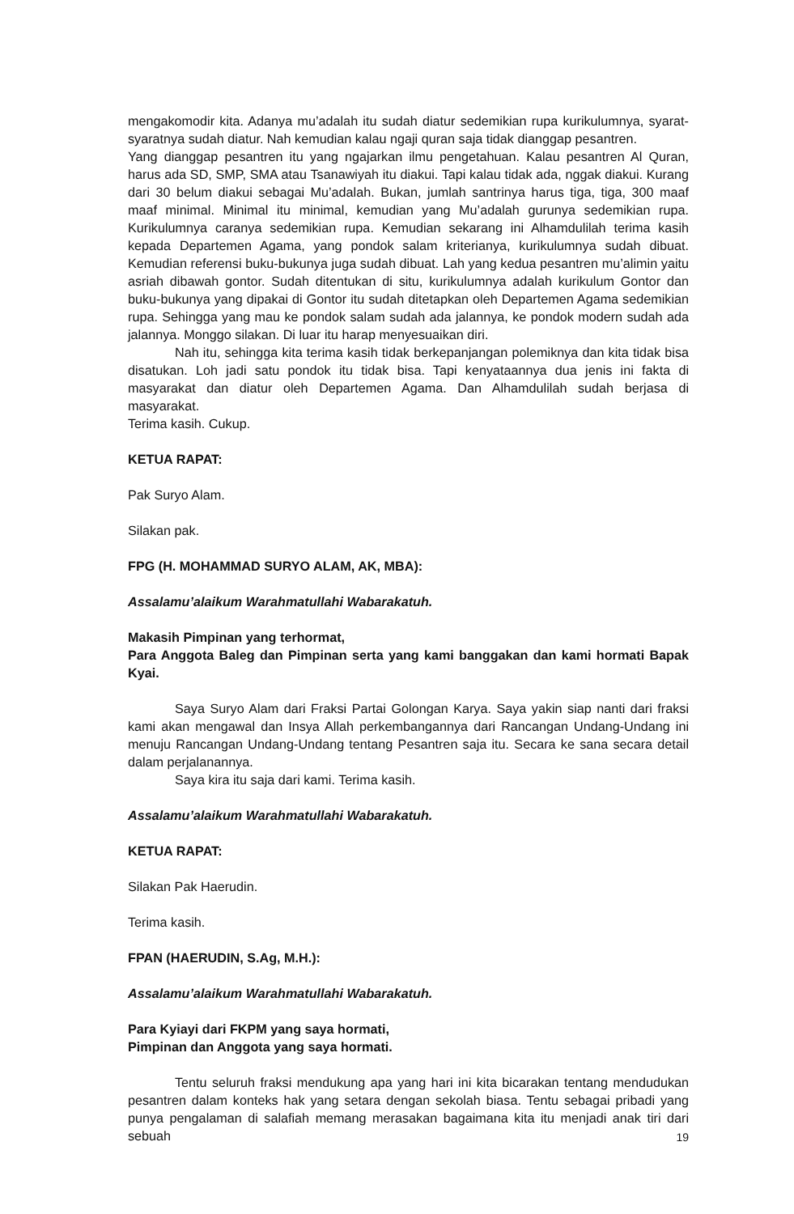mengakomodir kita. Adanya mu’adalah itu sudah diatur sedemikian rupa kurikulumnya, syarat-syaratnya sudah diatur. Nah kemudian kalau ngaji quran saja tidak dianggap pesantren.
Yang dianggap pesantren itu yang ngajarkan ilmu pengetahuan. Kalau pesantren Al Quran, harus ada SD, SMP, SMA atau Tsanawiyah itu diakui. Tapi kalau tidak ada, nggak diakui. Kurang dari 30 belum diakui sebagai Mu’adalah. Bukan, jumlah santrinya harus tiga, tiga, 300 maaf maaf minimal. Minimal itu minimal, kemudian yang Mu’adalah gurunya sedemikian rupa. Kurikulumnya caranya sedemikian rupa. Kemudian sekarang ini Alhamdulilah terima kasih kepada Departemen Agama, yang pondok salam kriterianya, kurikulumnya sudah dibuat. Kemudian referensi buku-bukunya juga sudah dibuat. Lah yang kedua pesantren mu’alimin yaitu asriah dibawah gontor. Sudah ditentukan di situ, kurikulumnya adalah kurikulum Gontor dan buku-bukunya yang dipakai di Gontor itu sudah ditetapkan oleh Departemen Agama sedemikian rupa. Sehingga yang mau ke pondok salam sudah ada jalannya, ke pondok modern sudah ada jalannya. Monggo silakan. Di luar itu harap menyesuaikan diri.
Nah itu, sehingga kita terima kasih tidak berkepanjangan polemiknya dan kita tidak bisa disatukan. Loh jadi satu pondok itu tidak bisa. Tapi kenyataannya dua jenis ini fakta di masyarakat dan diatur oleh Departemen Agama. Dan Alhamdulilah sudah berjasa di masyarakat.
Terima kasih. Cukup.
KETUA RAPAT:
Pak Suryo Alam.
Silakan pak.
FPG (H. MOHAMMAD SURYO ALAM, AK, MBA):
Assalamu’alaikum Warahmatullahi Wabarakatuh.
Makasih Pimpinan yang terhormat,
Para Anggota Baleg dan Pimpinan serta yang kami banggakan dan kami hormati Bapak Kyai.
Saya Suryo Alam dari Fraksi Partai Golongan Karya. Saya yakin siap nanti dari fraksi kami akan mengawal dan Insya Allah perkembangannya dari Rancangan Undang-Undang ini menuju Rancangan Undang-Undang tentang Pesantren saja itu. Secara ke sana secara detail dalam perjalanannya.
Saya kira itu saja dari kami. Terima kasih.
Assalamu’alaikum Warahmatullahi Wabarakatuh.
KETUA RAPAT:
Silakan Pak Haerudin.
Terima kasih.
FPAN (HAERUDIN, S.Ag, M.H.):
Assalamu’alaikum Warahmatullahi Wabarakatuh.
Para Kyiayi dari FKPM yang saya hormati,
Pimpinan dan Anggota yang saya hormati.
Tentu seluruh fraksi mendukung apa yang hari ini kita bicarakan tentang mendudukan pesantren dalam konteks hak yang setara dengan sekolah biasa. Tentu sebagai pribadi yang punya pengalaman di salafiah memang merasakan bagaimana kita itu menjadi anak tiri dari sebuah
19